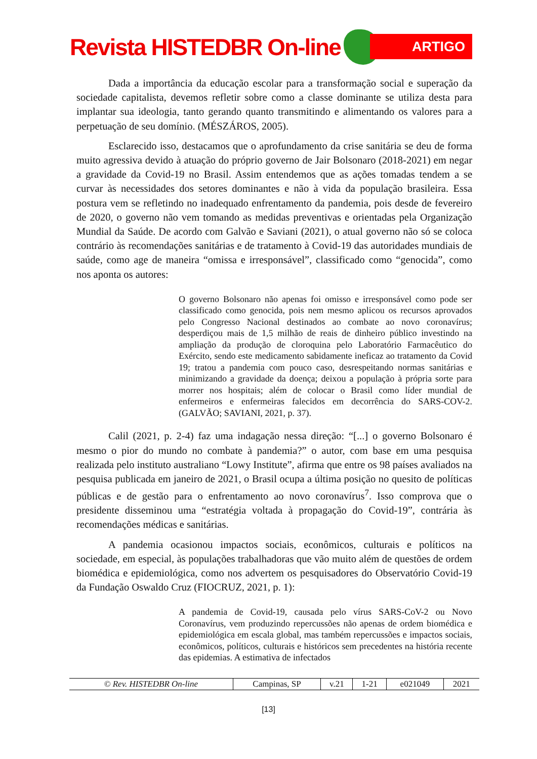Revista HISTEDBR On-line
ARTIGO
Dada a importância da educação escolar para a transformação social e superação da sociedade capitalista, devemos refletir sobre como a classe dominante se utiliza desta para implantar sua ideologia, tanto gerando quanto transmitindo e alimentando os valores para a perpetuação de seu domínio. (MÉSZÁROS, 2005).
Esclarecido isso, destacamos que o aprofundamento da crise sanitária se deu de forma muito agressiva devido à atuação do próprio governo de Jair Bolsonaro (2018-2021) em negar a gravidade da Covid-19 no Brasil. Assim entendemos que as ações tomadas tendem a se curvar às necessidades dos setores dominantes e não à vida da população brasileira. Essa postura vem se refletindo no inadequado enfrentamento da pandemia, pois desde de fevereiro de 2020, o governo não vem tomando as medidas preventivas e orientadas pela Organização Mundial da Saúde. De acordo com Galvão e Saviani (2021), o atual governo não só se coloca contrário às recomendações sanitárias e de tratamento à Covid-19 das autoridades mundiais de saúde, como age de maneira “omissa e irresponsável”, classificado como “genocida”, como nos aponta os autores:
O governo Bolsonaro não apenas foi omisso e irresponsável como pode ser classificado como genocida, pois nem mesmo aplicou os recursos aprovados pelo Congresso Nacional destinados ao combate ao novo coronavírus; desperdiçou mais de 1,5 milhão de reais de dinheiro público investindo na ampliação da produção de cloroquina pelo Laboratório Farmacêutico do Exército, sendo este medicamento sabidamente ineficaz ao tratamento da Covid 19; tratou a pandemia com pouco caso, desrespeitando normas sanitárias e minimizando a gravidade da doença; deixou a população à própria sorte para morrer nos hospitais; além de colocar o Brasil como líder mundial de enfermeiros e enfermeiras falecidos em decorrência do SARS-COV-2. (GALVÃO; SAVIANI, 2021, p. 37).
Calil (2021, p. 2-4) faz uma indagação nessa direção: “[...] o governo Bolsonaro é mesmo o pior do mundo no combate à pandemia?” o autor, com base em uma pesquisa realizada pelo instituto australiano “Lowy Institute”, afirma que entre os 98 países avaliados na pesquisa publicada em janeiro de 2021, o Brasil ocupa a última posição no quesito de políticas públicas e de gestão para o enfrentamento ao novo coronavírus<sup>7</sup>. Isso comprova que o presidente disseminou uma “estratégia voltada à propagação do Covid-19”, contrária às recomendações médicas e sanitárias.
A pandemia ocasionou impactos sociais, econômicos, culturais e políticos na sociedade, em especial, às populações trabalhadoras que vão muito além de questões de ordem biomédica e epidemiológica, como nos advertem os pesquisadores do Observatório Covid-19 da Fundação Oswaldo Cruz (FIOCRUZ, 2021, p. 1):
A pandemia de Covid-19, causada pelo vírus SARS-CoV-2 ou Novo Coronavírus, vem produzindo repercussões não apenas de ordem biomédica e epidemiológica em escala global, mas também repercussões e impactos sociais, econômicos, políticos, culturais e históricos sem precedentes na história recente das epidemias. A estimativa de infectados
| © Rev. HISTEDBR On-line | Campinas, SP | v.21 | 1-21 | e021049 | 2021 |
[13]